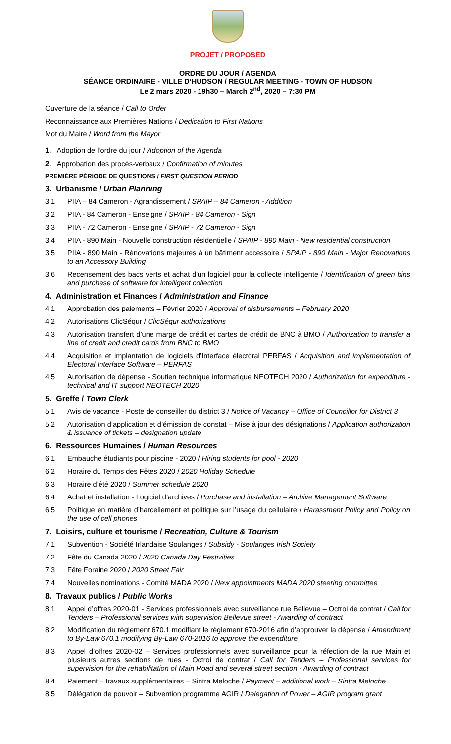PROJET / PROPOSED
ORDRE DU JOUR / AGENDA
SÉANCE ORDINAIRE - VILLE D’HUDSON / REGULAR MEETING - TOWN OF HUDSON
Le 2 mars 2020 - 19h30 – March 2<sup>nd</sup>, 2020 – 7:30 PM
Ouverture de la séance / Call to Order
Reconnaissance aux Premières Nations / Dedication to First Nations
Mot du Maire / Word from the Mayor
1. Adoption de l’ordre du jour / Adoption of the Agenda
2. Approbation des procès-verbaux / Confirmation of minutes
PREMIÈRE PÉRIODE DE QUESTIONS / FIRST QUESTION PERIOD
3. Urbanisme / Urban Planning
3.1 PIIA – 84 Cameron - Agrandissement / SPAIP – 84 Cameron - Addition
3.2 PIIA - 84 Cameron - Enseigne / SPAIP - 84 Cameron - Sign
3.3 PIIA - 72 Cameron - Enseigne / SPAIP - 72 Cameron - Sign
3.4 PIIA - 890 Main - Nouvelle construction résidentielle / SPAIP - 890 Main - New residential construction
3.5 PIIA - 890 Main - Rénovations majeures à un bâtiment accessoire / SPAIP - 890 Main - Major Renovations to an Accessory Building
3.6 Recensement des bacs verts et achat d'un logiciel pour la collecte intelligente / Identification of green bins and purchase of software for intelligent collection
4. Administration et Finances / Administration and Finance
4.1 Approbation des paiements – Février 2020 / Approval of disbursements – February 2020
4.2 Autorisations ClicSéqur / ClicSéqur authorizations
4.3 Autorisation transfert d’une marge de crédit et cartes de crédit de BNC à BMO / Authorization to transfer a line of credit and credit cards from BNC to BMO
4.4 Acquisition et implantation de logiciels d’Interface électoral PERFAS / Acquisition and implementation of Electoral Interface Software – PERFAS
4.5 Autorisation de dépense - Soutien technique informatique NEOTECH 2020 / Authorization for expenditure - technical and IT support NEOTECH 2020
5. Greffe / Town Clerk
5.1 Avis de vacance - Poste de conseiller du district 3 / Notice of Vacancy – Office of Councillor for District 3
5.2 Autorisation d’application et d’émission de constat – Mise à jour des désignations / Application authorization & issuance of tickets – designation update
6. Ressources Humaines / Human Resources
6.1 Embauche étudiants pour piscine - 2020 / Hiring students for pool - 2020
6.2 Horaire du Temps des Fêtes 2020 / 2020 Holiday Schedule
6.3 Horaire d’été 2020 / Summer schedule 2020
6.4 Achat et installation - Logiciel d’archives / Purchase and installation – Archive Management Software
6.5 Politique en matière d’harcellement et politique sur l’usage du cellulaire / Harassment Policy and Policy on the use of cell phones
7. Loisirs, culture et tourisme / Recreation, Culture & Tourism
7.1 Subvention - Société Irlandaise Soulanges / Subsidy - Soulanges Irish Society
7.2 Fête du Canada 2020 / 2020 Canada Day Festivities
7.3 Fête Foraine 2020 / 2020 Street Fair
7.4 Nouvelles nominations - Comité MADA 2020 / New appointments MADA 2020 steering committee
8. Travaux publics / Public Works
8.1 Appel d’offres 2020-01 - Services professionnels avec surveillance rue Bellevue – Octroi de contrat / Call for Tenders – Professional services with supervision Bellevue street - Awarding of contract
8.2 Modification du règlement 670.1 modifiant le règlement 670-2016 afin d’approuver la dépense / Amendment to By-Law 670.1 modifying By-Law 670-2016 to approve the expenditure
8.3 Appel d’offres 2020-02 – Services professionnels avec surveillance pour la réfection de la rue Main et plusieurs autres sections de rues - Octroi de contrat / Call for Tenders – Professional services for supervision for the rehabilitation of Main Road and several street section - Awarding of contract
8.4 Paiement – travaux supplémentaires – Sintra Meloche / Payment – additional work – Sintra Meloche
8.5 Délégation de pouvoir – Subvention programme AGIR / Delegation of Power – AGIR program grant